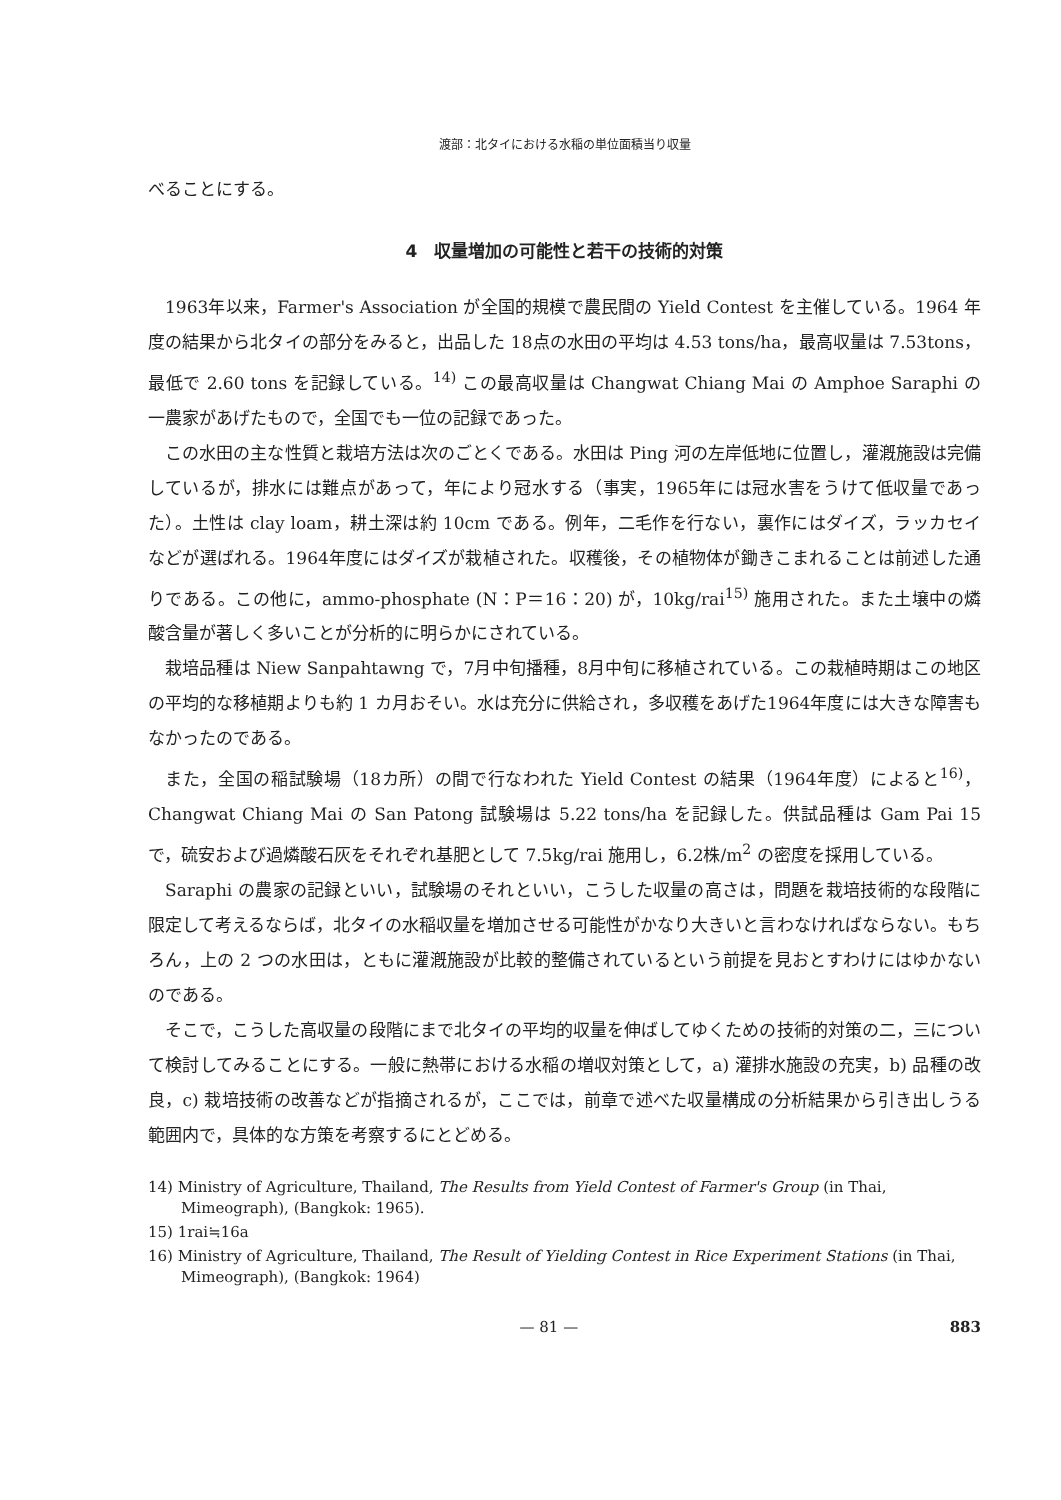渡部：北タイにおける水稲の単位面積当り収量
べることにする。
4　収量増加の可能性と若干の技術的対策
1963年以来，Farmer's Association が全国的規模で農民間の Yield Contest を主催している。1964 年度の結果から北タイの部分をみると，出品した 18点の水田の平均は 4.53 tons/ha，最高収量は 7.53tons，最低で 2.60 tons を記録している。<sup>14)</sup> この最高収量は Changwat Chiang Mai の Amphoe Saraphi の一農家があげたもので，全国でも一位の記録であった。
この水田の主な性質と栽培方法は次のごとくである。水田は Ping 河の左岸低地に位置し，灌漑施設は完備しているが，排水には難点があって，年により冠水する（事実，1965年には冠水害をうけて低収量であった）。土性は clay loam，耕土深は約 10cm である。例年，二毛作を行ない，裏作にはダイズ，ラッカセイなどが選ばれる。1964年度にはダイズが栽植された。収穫後，その植物体が鋤きこまれることは前述した通りである。この他に，ammo-phosphate (N：P＝16：20) が，10kg/rai<sup>15)</sup> 施用された。また土壌中の燐酸含量が著しく多いことが分析的に明らかにされている。
栽培品種は Niew Sanpahtawng で，7月中旬播種，8月中旬に移植されている。この栽植時期はこの地区の平均的な移植期よりも約 1 カ月おそい。水は充分に供給され，多収穫をあげた1964年度には大きな障害もなかったのである。
また，全国の稲試験場（18カ所）の間で行なわれた Yield Contest の結果（1964年度）によると<sup>16)</sup>，Changwat Chiang Mai の San Patong 試験場は 5.22 tons/ha を記録した。供試品種は Gam Pai 15 で，硫安および過燐酸石灰をそれぞれ基肥として 7.5kg/rai 施用し，6.2株/m<sup>2</sup> の密度を採用している。
Saraphi の農家の記録といい，試験場のそれといい，こうした収量の高さは，問題を栽培技術的な段階に限定して考えるならば，北タイの水稲収量を増加させる可能性がかなり大きいと言わなければならない。もちろん，上の 2 つの水田は，ともに灌漑施設が比較的整備されているという前提を見おとすわけにはゆかないのである。
そこで，こうした高収量の段階にまで北タイの平均的収量を伸ばしてゆくための技術的対策の二，三について検討してみることにする。一般に熱帯における水稲の増収対策として，a) 灌排水施設の充実，b) 品種の改良，c) 栽培技術の改善などが指摘されるが，ここでは，前章で述べた収量構成の分析結果から引き出しうる範囲内で，具体的な方策を考察するにとどめる。
14) Ministry of Agriculture, Thailand, The Results from Yield Contest of Farmer's Group (in Thai, Mimeograph), (Bangkok: 1965).
15) 1rai≒16a
16) Ministry of Agriculture, Thailand, The Result of Yielding Contest in Rice Experiment Stations (in Thai, Mimeograph), (Bangkok: 1964)
— 81 — 883